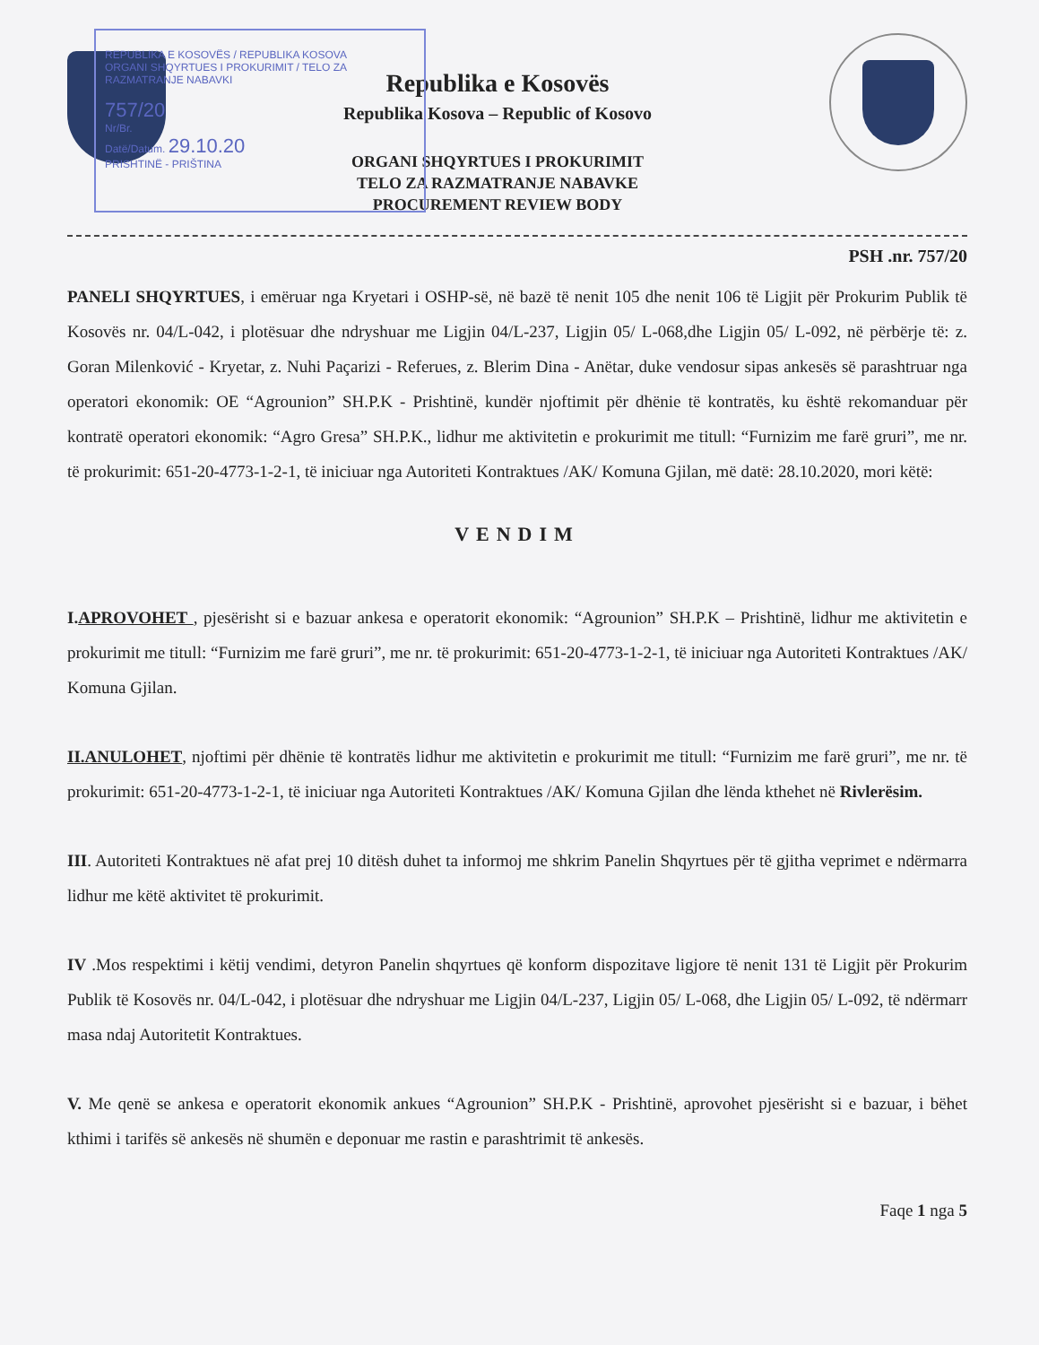REPUBLIKA E KOSOVËS / REPUBLIKA KOSOVA
ORGANI SHQYRTUES I PROKURIMIT / TELO ZA RAZMATRANJE NABAVKI
757/20
Nr/Br.
Datë/Datum. 29.10.20
PRISHTINË - PRIŠTINA
Republika e Kosovës
Republika Kosova – Republic of Kosovo
ORGANI SHQYRTUES I PROKURIMIT
TELO ZA RAZMATRANJE NABAVKE
PROCUREMENT REVIEW BODY
PSH .nr. 757/20
PANELI SHQYRTUES, i emëruar nga Kryetari i OSHP-së, në bazë të nenit 105 dhe nenit 106 të Ligjit për Prokurim Publik të Kosovës nr. 04/L-042, i plotësuar dhe ndryshuar me Ligjin 04/L-237, Ligjin 05/ L-068,dhe Ligjin 05/ L-092, në përbërje të: z. Goran Milenković - Kryetar, z. Nuhi Paçarizi - Referues, z. Blerim Dina - Anëtar, duke vendosur sipas ankesës së parashtruar nga operatori ekonomik: OE “Agrounion” SH.P.K - Prishtinë, kundër njoftimit për dhënie të kontratës, ku është rekomanduar për kontratë operatori ekonomik: “Agro Gresa” SH.P.K., lidhur me aktivitetin e prokurimit me titull: “Furnizim me farë gruri”, me nr. të prokurimit: 651-20-4773-1-2-1, të iniciuar nga Autoriteti Kontraktues /AK/ Komuna Gjilan, më datë: 28.10.2020, mori këtë:
VENDIM
I.APROVOHET , pjesërisht si e bazuar ankesa e operatorit ekonomik: “Agrounion” SH.P.K – Prishtinë, lidhur me aktivitetin e prokurimit me titull: “Furnizim me farë gruri”, me nr. të prokurimit: 651-20-4773-1-2-1, të iniciuar nga Autoriteti Kontraktues /AK/ Komuna Gjilan.
II.ANULOHET, njoftimi për dhënie të kontratës lidhur me aktivitetin e prokurimit me titull: “Furnizim me farë gruri”, me nr. të prokurimit: 651-20-4773-1-2-1, të iniciuar nga Autoriteti Kontraktues /AK/ Komuna Gjilan dhe lënda kthehet në Rivlerësim.
III. Autoriteti Kontraktues në afat prej 10 ditësh duhet ta informoj me shkrim Panelin Shqyrtues për të gjitha veprimet e ndërmarra lidhur me këtë aktivitet të prokurimit.
IV .Mos respektimi i këtij vendimi, detyron Panelin shqyrtues që konform dispozitave ligjore të nenit 131 të Ligjit për Prokurim Publik të Kosovës nr. 04/L-042, i plotësuar dhe ndryshuar me Ligjin 04/L-237, Ligjin 05/ L-068, dhe Ligjin 05/ L-092, të ndërmarr masa ndaj Autoritetit Kontraktues.
V. Me qenë se ankesa e operatorit ekonomik ankues “Agrounion” SH.P.K - Prishtinë, aprovohet pjesërisht si e bazuar, i bëhet kthimi i tarifës së ankesës në shumën e deponuar me rastin e parashtrimit të ankesës.
Faqe 1 nga 5